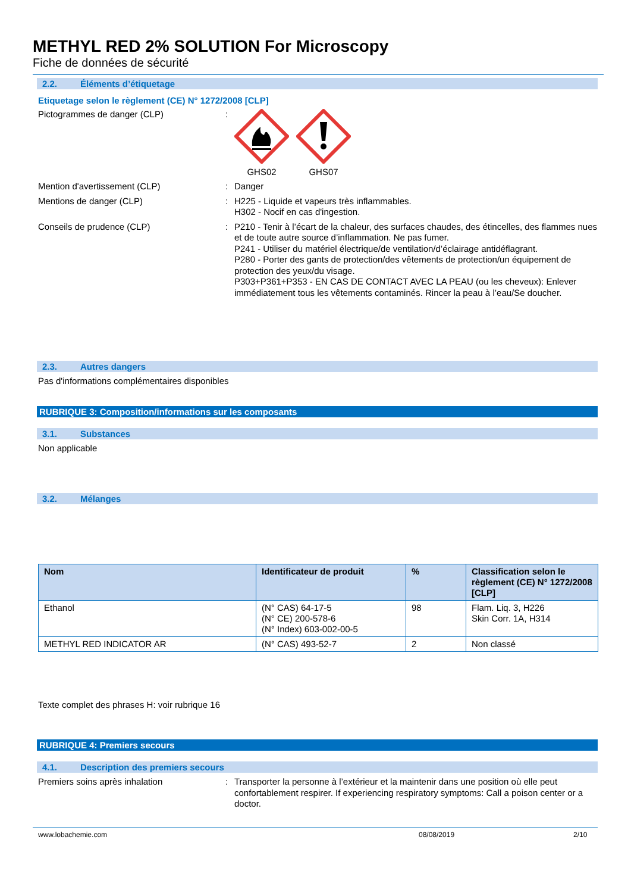METHYL RED 2% SOLUTION For Microscopy
Fiche de données de sécurité
2.2. Éléments d’étiquetage
Etiquetage selon le règlement (CE) N° 1272/2008 [CLP]
Pictogrammes de danger (CLP) : GHS02 GHS07
Mention d'avertissement (CLP) : Danger
Mentions de danger (CLP) : H225 - Liquide et vapeurs très inflammables.
H302 - Nocif en cas d'ingestion.
Conseils de prudence (CLP) : P210 - Tenir à l’écart de la chaleur, des surfaces chaudes, des étincelles, des flammes nues et de toute autre source d’inflammation. Ne pas fumer.
P241 - Utiliser du matériel électrique/de ventilation/d’éclairage antidéflagrant.
P280 - Porter des gants de protection/des vêtements de protection/un équipement de protection des yeux/du visage.
P303+P361+P353 - EN CAS DE CONTACT AVEC LA PEAU (ou les cheveux): Enlever immédiatement tous les vêtements contaminés. Rincer la peau à l’eau/Se doucher.
2.3. Autres dangers
Pas d'informations complémentaires disponibles
RUBRIQUE 3: Composition/informations sur les composants
3.1. Substances
Non applicable
3.2. Mélanges
| Nom | Identificateur de produit | % | Classification selon le règlement (CE) N° 1272/2008 [CLP] |
| --- | --- | --- | --- |
| Ethanol | (N° CAS) 64-17-5 (N° CE) 200-578-6 (N° Index) 603-002-00-5 | 98 | Flam. Liq. 3, H226 Skin Corr. 1A, H314 |
| METHYL RED INDICATOR AR | (N° CAS) 493-52-7 | 2 | Non classé |
Texte complet des phrases H: voir rubrique 16
RUBRIQUE 4: Premiers secours
4.1. Description des premiers secours
Premiers soins après inhalation : Transporter la personne à l’extérieur et la maintenir dans une position où elle peut confortablement respirer. If experiencing respiratory symptoms: Call a poison center or a doctor.
www.lobachemie.com 08/08/2019 2/10